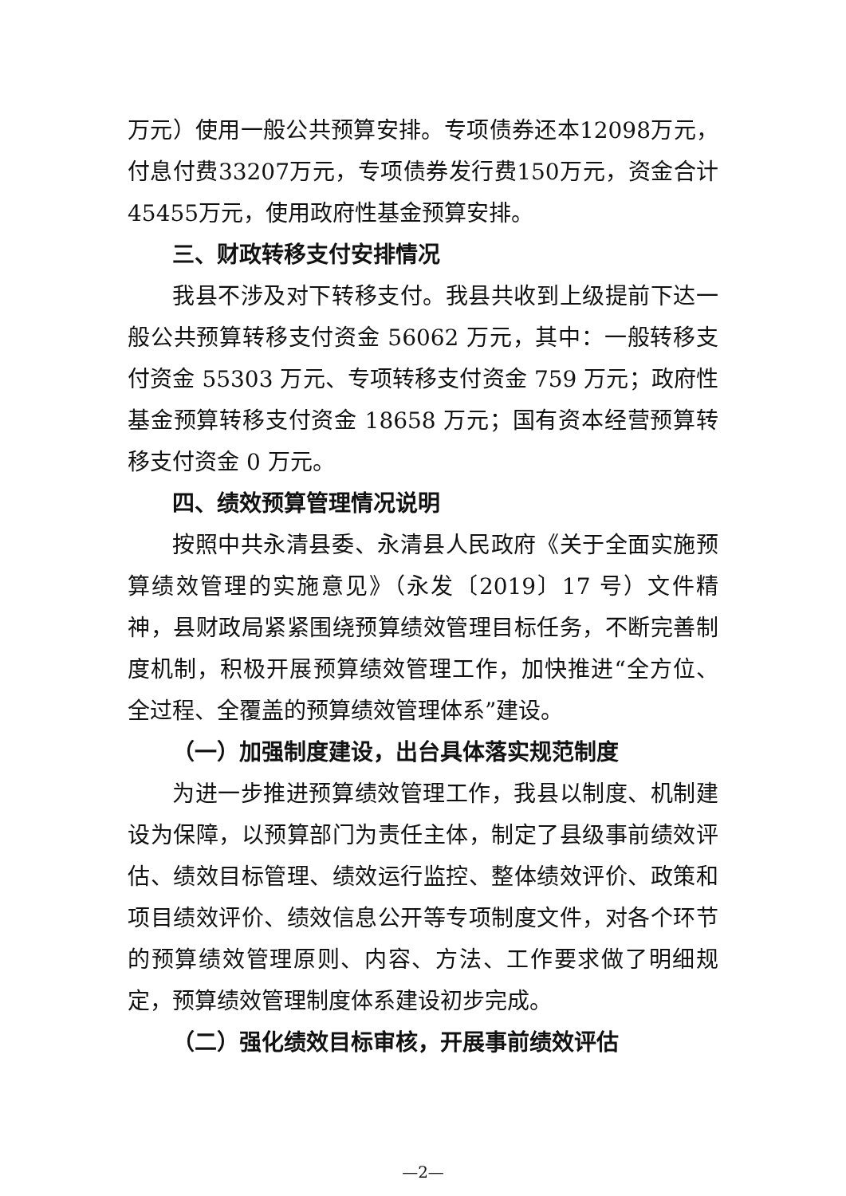万元）使用一般公共预算安排。专项债券还本12098万元，付息付费33207万元，专项债券发行费150万元，资金合计45455万元，使用政府性基金预算安排。
三、财政转移支付安排情况
我县不涉及对下转移支付。我县共收到上级提前下达一般公共预算转移支付资金 56062 万元，其中：一般转移支付资金 55303 万元、专项转移支付资金 759 万元；政府性基金预算转移支付资金 18658 万元；国有资本经营预算转移支付资金 0 万元。
四、绩效预算管理情况说明
按照中共永清县委、永清县人民政府《关于全面实施预算绩效管理的实施意见》（永发〔2019〕17 号）文件精神，县财政局紧紧围绕预算绩效管理目标任务，不断完善制度机制，积极开展预算绩效管理工作，加快推进“全方位、全过程、全覆盖的预算绩效管理体系”建设。
（一）加强制度建设，出台具体落实规范制度
为进一步推进预算绩效管理工作，我县以制度、机制建设为保障，以预算部门为责任主体，制定了县级事前绩效评估、绩效目标管理、绩效运行监控、整体绩效评价、政策和项目绩效评价、绩效信息公开等专项制度文件，对各个环节的预算绩效管理原则、内容、方法、工作要求做了明细规定，预算绩效管理制度体系建设初步完成。
（二）强化绩效目标审核，开展事前绩效评估
—2—